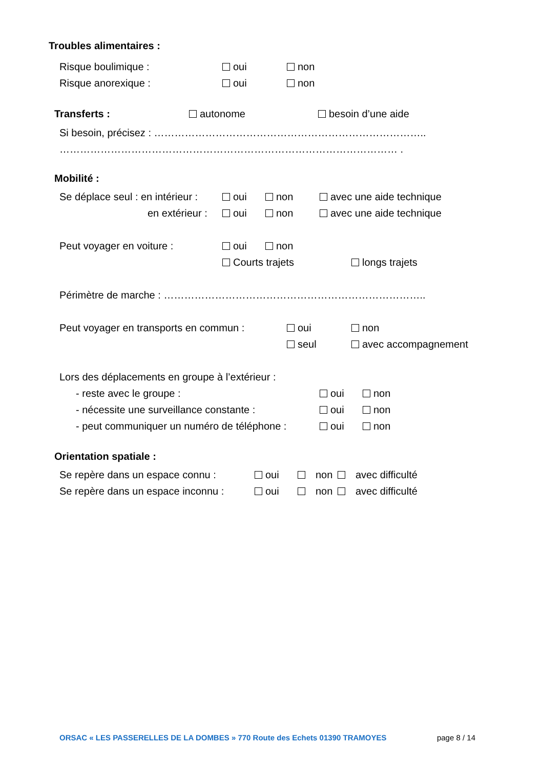Troubles alimentaires :
Risque boulimique : oui non
Risque anorexique : oui non
Transferts : autonome besoin d’une aide
Si besoin, précisez : ……………………………………………………………………..
……………………………………………………………………………………… .
Mobilité :
Se déplace seul : en intérieur : oui non avec une aide technique
en extérieur : oui non avec une aide technique
Peut voyager en voiture : oui non
Courts trajets longs trajets
Périmètre de marche : …………………………………………………………………..
Peut voyager en transports en commun : oui non
seul avec accompagnement
Lors des déplacements en groupe à l’extérieur :
- reste avec le groupe : oui non
- nécessite une surveillance constante : oui non
- peut communiquer un numéro de téléphone : oui non
Orientation spatiale :
Se repère dans un espace connu : oui non avec difficulté
Se repère dans un espace inconnu : oui non avec difficulté
ORSAC « LES PASSERELLES DE LA DOMBES » 770 Route des Echets 01390 TRAMOYES page 8 / 14